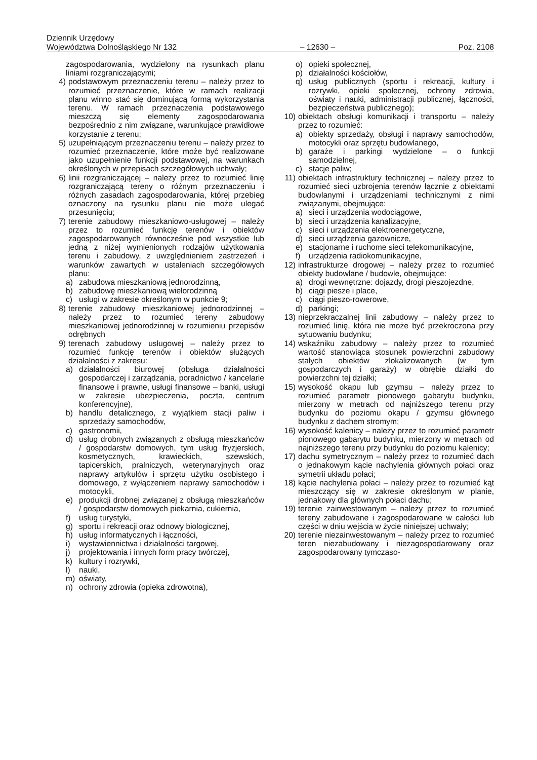Dziennik Urzędowy
Województwa Dolnośląskiego Nr 132 – 12630 – Poz. 2108
zagospodarowania, wydzielony na rysunkach planu liniami rozgraniczającymi;
4) podstawowym przeznaczeniu terenu – należy przez to rozumieć przeznaczenie, które w ramach realizacji planu winno stać się dominującą formą wykorzystania terenu. W ramach przeznaczenia podstawowego mieszczą się elementy zagospodarowania bezpośrednio z nim związane, warunkujące prawidłowe korzystanie z terenu;
5) uzupełniającym przeznaczeniu terenu – należy przez to rozumieć przeznaczenie, które może być realizowane jako uzupełnienie funkcji podstawowej, na warunkach określonych w przepisach szczegółowych uchwały;
6) linii rozgraniczającej – należy przez to rozumieć linię rozgraniczającą tereny o różnym przeznaczeniu i różnych zasadach zagospodarowania, której przebieg oznaczony na rysunku planu nie może ulegać przesunięciu;
7) terenie zabudowy mieszkaniowo-usługowej – należy przez to rozumieć funkcję terenów i obiektów zagospodarowanych równocześnie pod wszystkie lub jedną z niżej wymienionych rodzajów użytkowania terenu i zabudowy, z uwzględnieniem zastrzeżeń i warunków zawartych w ustaleniach szczegółowych planu:
a) zabudowa mieszkaniową jednorodzinną,
b) zabudowę mieszkaniową wielorodzinną
c) usługi w zakresie określonym w punkcie 9;
8) terenie zabudowy mieszkaniowej jednorodzinnej – należy przez to rozumieć tereny zabudowy mieszkaniowej jednorodzinnej w rozumieniu przepisów odrębnych
9) terenach zabudowy usługowej – należy przez to rozumieć funkcję terenów i obiektów służących działalności z zakresu:
a) działalności biurowej (obsługa działalności gospodarczej i zarządzania, poradnictwo / kancelarie finansowe i prawne, usługi finansowe – banki, usługi w zakresie ubezpieczenia, poczta, centrum konferencyjne),
b) handlu detalicznego, z wyjątkiem stacji paliw i sprzedaży samochodów,
c) gastronomii,
d) usług drobnych związanych z obsługą mieszkańców / gospodarstw domowych, tym usług fryzjerskich, kosmetycznych, krawieckich, szewskich, tapicerskich, pralniczych, weterynaryjnych oraz naprawy artykułów i sprzętu użytku osobistego i domowego, z wyłączeniem naprawy samochodów i motocykli,
e) produkcji drobnej związanej z obsługą mieszkańców / gospodarstw domowych piekarnia, cukiernia,
f) usług turystyki,
g) sportu i rekreacji oraz odnowy biologicznej,
h) usług informatycznych i łączności,
i) wystawiennictwa i działalności targowej,
j) projektowania i innych form pracy twórczej,
k) kultury i rozrywki,
l) nauki,
m) oświaty,
n) ochrony zdrowia (opieka zdrowotna),
o) opieki społecznej,
p) działalności kościołów,
q) usług publicznych (sportu i rekreacji, kultury i rozrywki, opieki społecznej, ochrony zdrowia, oświaty i nauki, administracji publicznej, łączności, bezpieczeństwa publicznego);
10) obiektach obsługi komunikacji i transportu – należy przez to rozumieć:
a) obiekty sprzedaży, obsługi i naprawy samochodów, motocykli oraz sprzętu budowlanego,
b) garaże i parkingi wydzielone – o funkcji samodzielnej,
c) stacje paliw;
11) obiektach infrastruktury technicznej – należy przez to rozumieć sieci uzbrojenia terenów łącznie z obiektami budowlanymi i urządzeniami technicznymi z nimi związanymi, obejmujące:
a) sieci i urządzenia wodociągowe,
b) sieci i urządzenia kanalizacyjne,
c) sieci i urządzenia elektroenergetyczne,
d) sieci urządzenia gazownicze,
e) stacjonarne i ruchome sieci telekomunikacyjne,
f) urządzenia radiokomunikacyjne,
12) infrastrukturze drogowej – należy przez to rozumieć obiekty budowlane / budowle, obejmujące:
a) drogi wewnętrzne: dojazdy, drogi pieszojezdne,
b) ciągi piesze i place,
c) ciągi pieszo-rowerowe,
d) parkingi;
13) nieprzekraczalnej linii zabudowy – należy przez to rozumieć linię, która nie może być przekroczona przy sytuowaniu budynku;
14) wskaźniku zabudowy – należy przez to rozumieć wartość stanowiąca stosunek powierzchni zabudowy stałych obiektów zlokalizowanych (w tym gospodarczych i garaży) w obrębie działki do powierzchni tej działki;
15) wysokość okapu lub gzymsu – należy przez to rozumieć parametr pionowego gabarytu budynku, mierzony w metrach od najniższego terenu przy budynku do poziomu okapu / gzymsu głównego budynku z dachem stromym;
16) wysokość kalenicy – należy przez to rozumieć parametr pionowego gabarytu budynku, mierzony w metrach od najniższego terenu przy budynku do poziomu kalenicy;
17) dachu symetrycznym – należy przez to rozumieć dach o jednakowym kącie nachylenia głównych połaci oraz symetrii układu połaci;
18) kącie nachylenia połaci – należy przez to rozumieć kąt mieszczący się w zakresie określonym w planie, jednakowy dla głównych połaci dachu;
19) terenie zainwestowanym – należy przez to rozumieć tereny zabudowane i zagospodarowane w całości lub części w dniu wejścia w życie niniejszej uchwały;
20) terenie niezainwestowanym – należy przez to rozumieć teren niezabudowany i niezagospodarowany oraz zagospodarowany tymczaso-